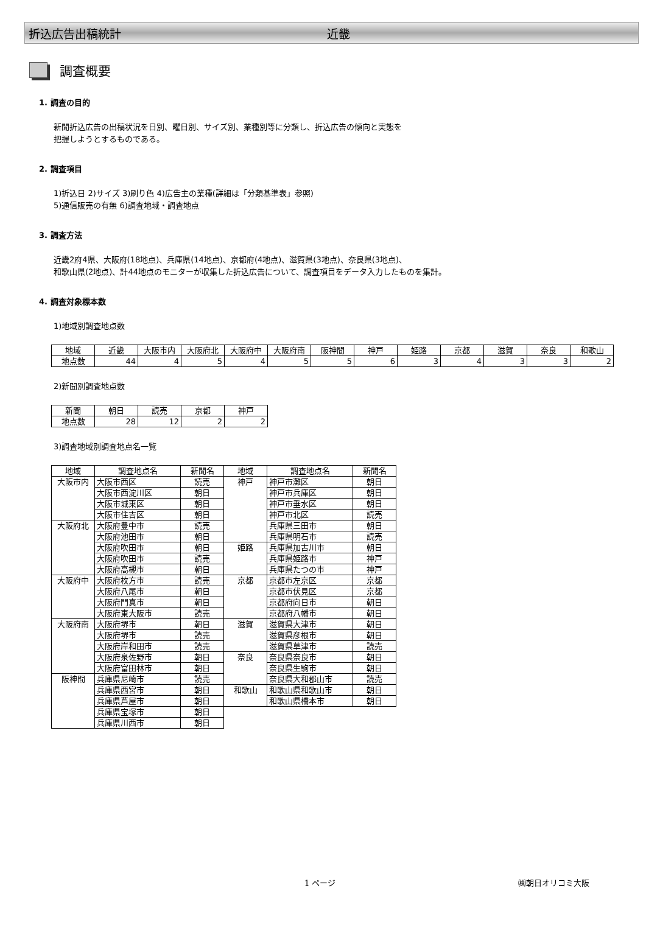折込広告出稿統計 近畿
調査概要
1. 調査の目的
新聞折込広告の出稿状況を日別、曜日別、サイズ別、業種別等に分類し、折込広告の傾向と実態を
把握しようとするものである。
2. 調査項目
1)折込日 2)サイズ 3)刷り色 4)広告主の業種(詳細は「分類基準表」参照)
5)通信販売の有無 6)調査地域・調査地点
3. 調査方法
近畿2府4県、大阪府(18地点)、兵庫県(14地点)、京都府(4地点)、滋賀県(3地点)、奈良県(3地点)、
和歌山県(2地点)、計44地点のモニターが収集した折込広告について、調査項目をデータ入力したものを集計。
4. 調査対象標本数
1)地域別調査地点数
| 地域 | 近畿 | 大阪市内 | 大阪府北 | 大阪府中 | 大阪府南 | 阪神間 | 神戸 | 姫路 | 京都 | 滋賀 | 奈良 | 和歌山 |
| --- | --- | --- | --- | --- | --- | --- | --- | --- | --- | --- | --- | --- |
| 地点数 | 44 | 4 | 5 | 4 | 5 | 5 | 6 | 3 | 4 | 3 | 3 | 2 |
2)新聞別調査地点数
| 新聞 | 朝日 | 読売 | 京都 | 神戸 |
| --- | --- | --- | --- | --- |
| 地点数 | 28 | 12 | 2 | 2 |
3)調査地域別調査地点名一覧
| 地域 | 調査地点名 | 新聞名 | 地域 | 調査地点名 | 新聞名 |
| --- | --- | --- | --- | --- | --- |
| 大阪市内 | 大阪市西区 | 読売 | 神戸 | 神戸市灘区 | 朝日 |
| | 大阪市西淀川区 | 朝日 | | 神戸市兵庫区 | 朝日 |
| | 大阪市城東区 | 朝日 | | 神戸市垂水区 | 朝日 |
| | 大阪市住吉区 | 朝日 | | 神戸市北区 | 読売 |
| 大阪府北 | 大阪府豊中市 | 読売 | | 兵庫県三田市 | 朝日 |
| | 大阪府池田市 | 朝日 | | 兵庫県明石市 | 読売 |
| | 大阪府吹田市 | 朝日 | 姫路 | 兵庫県加古川市 | 朝日 |
| | 大阪府吹田市 | 読売 | | 兵庫県姫路市 | 神戸 |
| | 大阪府高槻市 | 朝日 | | 兵庫県たつの市 | 神戸 |
| 大阪府中 | 大阪府枚方市 | 読売 | 京都 | 京都市左京区 | 京都 |
| | 大阪府八尾市 | 朝日 | | 京都市伏見区 | 京都 |
| | 大阪府門真市 | 朝日 | | 京都府向日市 | 朝日 |
| | 大阪府東大阪市 | 読売 | | 京都府八幡市 | 朝日 |
| 大阪府南 | 大阪府堺市 | 朝日 | 滋賀 | 滋賀県大津市 | 朝日 |
| | 大阪府堺市 | 読売 | | 滋賀県彦根市 | 朝日 |
| | 大阪府岸和田市 | 読売 | | 滋賀県草津市 | 読売 |
| | 大阪府泉佐野市 | 朝日 | 奈良 | 奈良県奈良市 | 朝日 |
| | 大阪府富田林市 | 朝日 | | 奈良県生駒市 | 朝日 |
| 阪神間 | 兵庫県尼崎市 | 読売 | | 奈良県大和郡山市 | 読売 |
| | 兵庫県西宮市 | 朝日 | 和歌山 | 和歌山県和歌山市 | 朝日 |
| | 兵庫県芦屋市 | 朝日 | | 和歌山県橋本市 | 朝日 |
| | 兵庫県宝塚市 | 朝日 | | | |
| | 兵庫県川西市 | 朝日 | | | |
1 ページ ㈱朝日オリコミ大阪